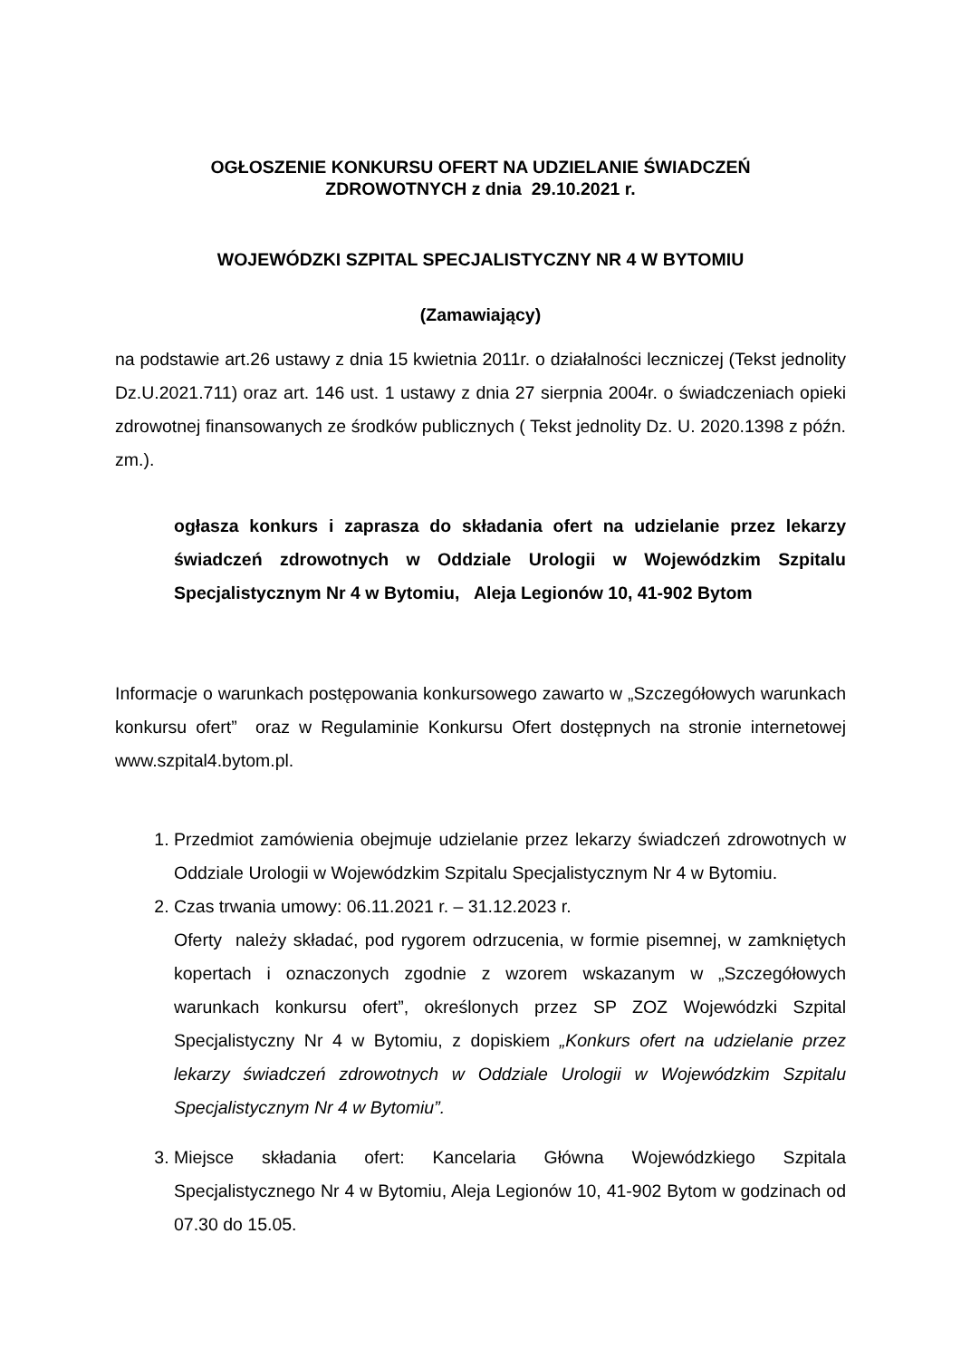OGŁOSZENIE KONKURSU OFERT NA UDZIELANIE ŚWIADCZEŃ
ZDROWOTNYCH z dnia 29.10.2021 r.
WOJEWÓDZKI SZPITAL SPECJALISTYCZNY NR 4 W BYTOMIU
(Zamawiający)
na podstawie art.26 ustawy z dnia 15 kwietnia 2011r. o działalności leczniczej (Tekst jednolity Dz.U.2021.711) oraz art. 146 ust. 1 ustawy z dnia 27 sierpnia 2004r. o świadczeniach opieki zdrowotnej finansowanych ze środków publicznych ( Tekst jednolity Dz. U. 2020.1398 z późn. zm.).
ogłasza konkurs i zaprasza do składania ofert na udzielanie przez lekarzy świadczeń zdrowotnych w Oddziale Urologii w Wojewódzkim Szpitalu Specjalistycznym Nr 4 w Bytomiu, Aleja Legionów 10, 41-902 Bytom
Informacje o warunkach postępowania konkursowego zawarto w „Szczegółowych warunkach konkursu ofert” oraz w Regulaminie Konkursu Ofert dostępnych na stronie internetowej www.szpital4.bytom.pl.
1. Przedmiot zamówienia obejmuje udzielanie przez lekarzy świadczeń zdrowotnych w Oddziale Urologii w Wojewódzkim Szpitalu Specjalistycznym Nr 4 w Bytomiu.
2. Czas trwania umowy: 06.11.2021 r. – 31.12.2023 r.
Oferty należy składać, pod rygorem odrzucenia, w formie pisemnej, w zamkniętych kopertach i oznaczonych zgodnie z wzorem wskazanym w „Szczegółowych warunkach konkursu ofert”, określonych przez SP ZOZ Wojewódzki Szpital Specjalistyczny Nr 4 w Bytomiu, z dopiskiem „Konkurs ofert na udzielanie przez lekarzy świadczeń zdrowotnych w Oddziale Urologii w Wojewódzkim Szpitalu Specjalistycznym Nr 4 w Bytomiu”.
3. Miejsce składania ofert: Kancelaria Główna Wojewódzkiego Szpitala Specjalistycznego Nr 4 w Bytomiu, Aleja Legionów 10, 41-902 Bytom w godzinach od 07.30 do 15.05.